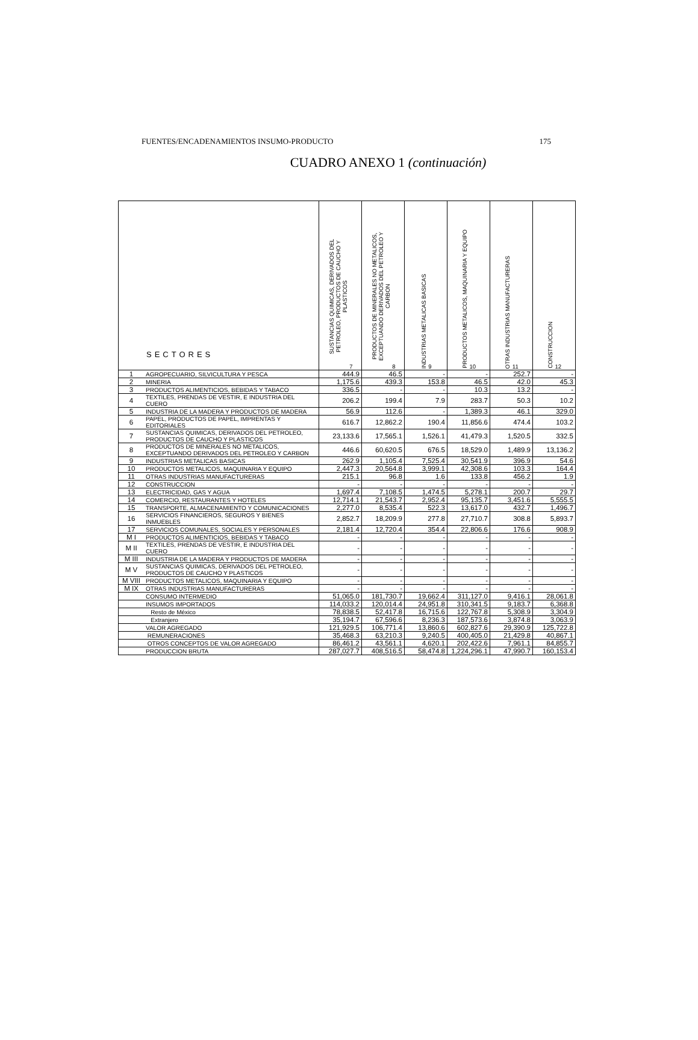FUENTES/ENCADENAMIENTOS INSUMO-PRODUCTO 175
CUADRO ANEXO 1 (continuación)
| SECTORES | | SUSTANCIAS QUIMICAS, DERIVADOS DEL PETROLEO, PRODUCTOS DE CAUCHO Y PLASTICOS 7 | PRODUCTOS DE MINERALES NO METALICOS, EXCEPTUANDO DERIVADOS DEL PETROLEO Y CARBON 8 | INDUSTRIAS METALICAS BASICAS 9 | PRODUCTOS METALICOS, MAQUINARIA Y EQUIPO 10 | OTRAS INDUSTRIAS MANUFACTURERAS 11 | CONSTRUCCION 12 |
| --- | --- | --- | --- | --- | --- | --- | --- |
| 1 | AGROPECUARIO, SILVICULTURA Y PESCA | 444.9 | 46.5 | - | - | 252.7 | - |
| 2 | MINERIA | 1,175.6 | 439.3 | 153.8 | 46.5 | 42.0 | 45.3 |
| 3 | PRODUCTOS ALIMENTICIOS, BEBIDAS Y TABACO | 336.5 | - | - | 10.3 | 13.2 | - |
| 4 | TEXTILES, PRENDAS DE VESTIR, E INDUSTRIA DEL CUERO | 206.2 | 199.4 | 7.9 | 283.7 | 50.3 | 10.2 |
| 5 | INDUSTRIA DE LA MADERA Y PRODUCTOS DE MADERA | 56.9 | 112.6 | - | 1,389.3 | 46.1 | 329.0 |
| 6 | PAPEL, PRODUCTOS DE PAPEL, IMPRENTAS Y EDITORIALES | 616.7 | 12,862.2 | 190.4 | 11,856.6 | 474.4 | 103.2 |
| 7 | SUSTANCIAS QUIMICAS, DERIVADOS DEL PETROLEO, PRODUCTOS DE CAUCHO Y PLASTICOS | 23,133.6 | 17,565.1 | 1,526.1 | 41,479.3 | 1,520.5 | 332.5 |
| 8 | PRODUCTOS DE MINERALES NO METALICOS, EXCEPTUANDO DERIVADOS DEL PETROLEO Y CARBON | 446.6 | 60,620.5 | 676.5 | 18,529.0 | 1,489.9 | 13,136.2 |
| 9 | INDUSTRIAS METALICAS BASICAS | 262.9 | 1,105.4 | 7,525.4 | 30,541.9 | 396.9 | 54.6 |
| 10 | PRODUCTOS METALICOS, MAQUINARIA Y EQUIPO | 2,447.3 | 20,564.8 | 3,999.1 | 42,308.6 | 103.3 | 164.4 |
| 11 | OTRAS INDUSTRIAS MANUFACTURERAS | 215.1 | 96.8 | 1.6 | 133.8 | 456.2 | 1.9 |
| 12 | CONSTRUCCION | - | - | - | - | - | - |
| 13 | ELECTRICIDAD, GAS Y AGUA | 1,697.4 | 7,108.5 | 1,474.5 | 5,278.1 | 200.7 | 29.7 |
| 14 | COMERCIO, RESTAURANTES Y HOTELES | 12,714.1 | 21,543.7 | 2,952.4 | 95,135.7 | 3,451.6 | 5,555.5 |
| 15 | TRANSPORTE, ALMACENAMIENTO Y COMUNICACIONES | 2,277.0 | 8,535.4 | 522.3 | 13,617.0 | 432.7 | 1,496.7 |
| 16 | SERVICIOS FINANCIEROS, SEGUROS Y BIENES INMUEBLES | 2,852.7 | 18,209.9 | 277.8 | 27,710.7 | 308.8 | 5,893.7 |
| 17 | SERVICIOS COMUNALES, SOCIALES Y PERSONALES | 2,181.4 | 12,720.4 | 354.4 | 22,806.6 | 176.6 | 908.9 |
| M I | PRODUCTOS ALIMENTICIOS, BEBIDAS Y TABACO | - | - | - | - | - | - |
| M II | TEXTILES, PRENDAS DE VESTIR, E INDUSTRIA DEL CUERO | - | - | - | - | - | - |
| M III | INDUSTRIA DE LA MADERA Y PRODUCTOS DE MADERA | - | - | - | - | - | - |
| M V | SUSTANCIAS QUIMICAS, DERIVADOS DEL PETROLEO, PRODUCTOS DE CAUCHO Y PLASTICOS | - | - | - | - | - | - |
| M VIII | PRODUCTOS METALICOS, MAQUINARIA Y EQUIPO | - | - | - | - | - | - |
| M IX | OTRAS INDUSTRIAS MANUFACTURERAS | - | - | - | - | - | - |
| | CONSUMO INTERMEDIO | 51,065.0 | 181,730.7 | 19,662.4 | 311,127.0 | 9,416.1 | 28,061.8 |
| | INSUMOS IMPORTADOS | 114,033.2 | 120,014.4 | 24,951.8 | 310,341.5 | 9,183.7 | 6,368.8 |
| | Resto de México | 78,838.5 | 52,417.8 | 16,715.6 | 122,767.8 | 5,308.9 | 3,304.9 |
| | Extranjero | 35,194.7 | 67,596.6 | 8,236.3 | 187,573.6 | 3,874.8 | 3,063.9 |
| | VALOR AGREGADO | 121,929.5 | 106,771.4 | 13,860.6 | 602,827.6 | 29,390.9 | 125,722.8 |
| | REMUNERACIONES | 35,468.3 | 63,210.3 | 9,240.5 | 400,405.0 | 21,429.8 | 40,867.1 |
| | OTROS CONCEPTOS DE VALOR AGREGADO | 86,461.2 | 43,561.1 | 4,620.1 | 202,422.6 | 7,961.1 | 84,855.7 |
| | PRODUCCION BRUTA | 287,027.7 | 408,516.5 | 58,474.8 | 1,224,296.1 | 47,990.7 | 160,153.4 |